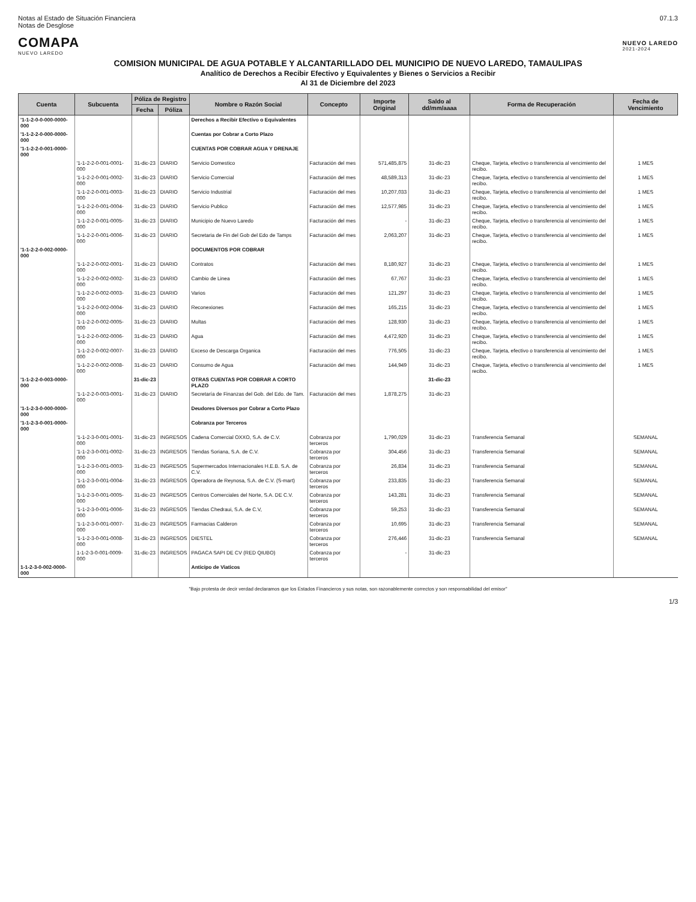Notas al Estado de Situación Financiera
Notas de Desglose
07.1.3
COMAPA
NUEVO LAREDO
NUEVO LAREDO
2021-2024
COMISION MUNICIPAL DE AGUA POTABLE Y ALCANTARILLADO DEL MUNICIPIO DE NUEVO LAREDO, TAMAULIPAS
Analítico de Derechos a Recibir Efectivo y Equivalentes y Bienes o Servicios a Recibir
Al 31 de Diciembre del 2023
| Cuenta | Subcuenta | Póliza de Registro | | Nombre o Razón Social | Concepto | Importe Original | Saldo al dd/mm/aaaa | Forma de Recuperación | Fecha de Vencimiento |
| --- | --- | --- | --- | --- | --- | --- | --- | --- | --- |
| | | Fecha | Póliza | | | | | | |
| '1-1-2-0-0-000-0000-000 | | | | Derechos a Recibir Efectivo o Equivalentes | | | | | |
| '1-1-2-2-0-000-0000-000 | | | | Cuentas por Cobrar a Corto Plazo | | | | | |
| '1-1-2-2-0-001-0000-000 | | | | CUENTAS POR COBRAR AGUA Y DRENAJE | | | | | |
| | '1-1-2-2-0-001-0001-000 | 31-dic-23 | DIARIO | Servicio Domestico | Facturación del mes | 571,485,875 | 31-dic-23 | Cheque, Tarjeta, efectivo o transferencia al vencimiento del recibo. | 1 MES |
| | '1-1-2-2-0-001-0002-000 | 31-dic-23 | DIARIO | Servicio Comercial | Facturación del mes | 48,589,313 | 31-dic-23 | Cheque, Tarjeta, efectivo o transferencia al vencimiento del recibo. | 1 MES |
| | '1-1-2-2-0-001-0003-000 | 31-dic-23 | DIARIO | Servicio Industrial | Facturación del mes | 10,207,033 | 31-dic-23 | Cheque, Tarjeta, efectivo o transferencia al vencimiento del recibo. | 1 MES |
| | '1-1-2-2-0-001-0004-000 | 31-dic-23 | DIARIO | Servicio Publico | Facturación del mes | 12,577,985 | 31-dic-23 | Cheque, Tarjeta, efectivo o transferencia al vencimiento del recibo. | 1 MES |
| | '1-1-2-2-0-001-0005-000 | 31-dic-23 | DIARIO | Municipio de Nuevo Laredo | Facturación del mes | - | 31-dic-23 | Cheque, Tarjeta, efectivo o transferencia al vencimiento del recibo. | 1 MES |
| | '1-1-2-2-0-001-0006-000 | 31-dic-23 | DIARIO | Secretaria de Fin del Gob del Edo de Tamps | Facturación del mes | 2,063,207 | 31-dic-23 | Cheque, Tarjeta, efectivo o transferencia al vencimiento del recibo. | 1 MES |
| '1-1-2-2-0-002-0000-000 | | | | DOCUMENTOS POR COBRAR | | | | | |
| | '1-1-2-2-0-002-0001-000 | 31-dic-23 | DIARIO | Contratos | Facturación del mes | 8,180,927 | 31-dic-23 | Cheque, Tarjeta, efectivo o transferencia al vencimiento del recibo. | 1 MES |
| | '1-1-2-2-0-002-0002-000 | 31-dic-23 | DIARIO | Cambio de Linea | Facturación del mes | 67,767 | 31-dic-23 | Cheque, Tarjeta, efectivo o transferencia al vencimiento del recibo. | 1 MES |
| | '1-1-2-2-0-002-0003-000 | 31-dic-23 | DIARIO | Varios | Facturación del mes | 121,297 | 31-dic-23 | Cheque, Tarjeta, efectivo o transferencia al vencimiento del recibo. | 1 MES |
| | '1-1-2-2-0-002-0004-000 | 31-dic-23 | DIARIO | Reconexiones | Facturación del mes | 165,215 | 31-dic-23 | Cheque, Tarjeta, efectivo o transferencia al vencimiento del recibo. | 1 MES |
| | '1-1-2-2-0-002-0005-000 | 31-dic-23 | DIARIO | Multas | Facturación del mes | 128,930 | 31-dic-23 | Cheque, Tarjeta, efectivo o transferencia al vencimiento del recibo. | 1 MES |
| | '1-1-2-2-0-002-0006-000 | 31-dic-23 | DIARIO | Agua | Facturación del mes | 4,472,920 | 31-dic-23 | Cheque, Tarjeta, efectivo o transferencia al vencimiento del recibo. | 1 MES |
| | '1-1-2-2-0-002-0007-000 | 31-dic-23 | DIARIO | Exceso de Descarga Organica | Facturación del mes | 776,505 | 31-dic-23 | Cheque, Tarjeta, efectivo o transferencia al vencimiento del recibo. | 1 MES |
| | '1-1-2-2-0-002-0008-000 | 31-dic-23 | DIARIO | Consumo de Agua | Facturación del mes | 144,949 | 31-dic-23 | Cheque, Tarjeta, efectivo o transferencia al vencimiento del recibo. | 1 MES |
| '1-1-2-2-0-003-0000-000 | | 31-dic-23 | | OTRAS CUENTAS POR COBRAR A CORTO PLAZO | | | 31-dic-23 | | |
| | '1-1-2-2-0-003-0001-000 | 31-dic-23 | DIARIO | Secretaría de Finanzas del Gob. del Edo. de Tam. | Facturación del mes | 1,878,275 | 31-dic-23 | | |
| '1-1-2-3-0-000-0000-000 | | | | Deudores Diversos por Cobrar a Corto Plazo | | | | | |
| '1-1-2-3-0-001-0000-000 | | | | Cobranza por Terceros | | | | | |
| | '1-1-2-3-0-001-0001-000 | 31-dic-23 | INGRESOS | Cadena Comercial OXXO, S.A. de C.V. | Cobranza por terceros | 1,790,029 | 31-dic-23 | Transferencia Semanal | SEMANAL |
| | '1-1-2-3-0-001-0002-000 | 31-dic-23 | INGRESOS | Tiendas Soriana, S.A. de C.V. | Cobranza por terceros | 304,456 | 31-dic-23 | Transferencia Semanal | SEMANAL |
| | '1-1-2-3-0-001-0003-000 | 31-dic-23 | INGRESOS | Supermercados Internacionales H.E.B. S.A. de C.V. | Cobranza por terceros | 26,834 | 31-dic-23 | Transferencia Semanal | SEMANAL |
| | '1-1-2-3-0-001-0004-000 | 31-dic-23 | INGRESOS | Operadora de Reynosa, S.A. de C.V. (S-mart) | Cobranza por terceros | 233,835 | 31-dic-23 | Transferencia Semanal | SEMANAL |
| | '1-1-2-3-0-001-0005-000 | 31-dic-23 | INGRESOS | Centros Comerciales del Norte, S.A. DE C.V. | Cobranza por terceros | 143,281 | 31-dic-23 | Transferencia Semanal | SEMANAL |
| | '1-1-2-3-0-001-0006-000 | 31-dic-23 | INGRESOS | Tiendas Chedraui, S.A. de C.V, | Cobranza por terceros | 59,253 | 31-dic-23 | Transferencia Semanal | SEMANAL |
| | '1-1-2-3-0-001-0007-000 | 31-dic-23 | INGRESOS | Farmacias Calderon | Cobranza por terceros | 10,695 | 31-dic-23 | Transferencia Semanal | SEMANAL |
| | '1-1-2-3-0-001-0008-000 | 31-dic-23 | INGRESOS | DIESTEL | Cobranza por terceros | 276,446 | 31-dic-23 | Transferencia Semanal | SEMANAL |
| | 1-1-2-3-0-001-0009-000 | 31-dic-23 | INGRESOS | PAGACA SAPI DE CV (RED QIUBO) | Cobranza por terceros | - | 31-dic-23 | | |
| 1-1-2-3-0-002-0000-000 | | | | Anticipo de Viaticos | | | | | |
"Bajo protesta de decir verdad declaramos que los Estados Financieros y sus notas, son razonablemente correctos y son responsabilidad del emisor"
1/3